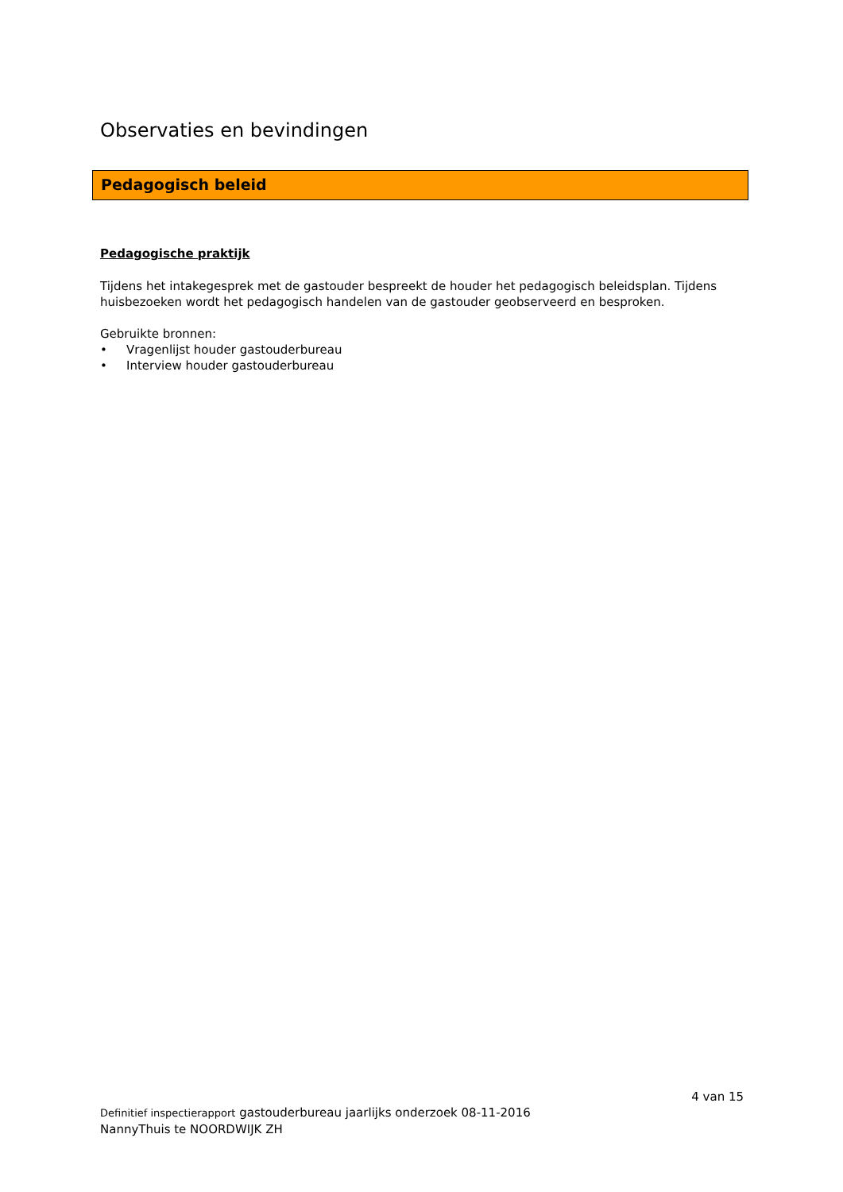Observaties en bevindingen
Pedagogisch beleid
Pedagogische praktijk
Tijdens het intakegesprek met de gastouder bespreekt de houder het pedagogisch beleidsplan. Tijdens huisbezoeken wordt het pedagogisch handelen van de gastouder geobserveerd en besproken.
Gebruikte bronnen:
• Vragenlijst houder gastouderbureau
• Interview houder gastouderbureau
4 van 15
Definitief inspectierapport gastouderbureau jaarlijks onderzoek 08-11-2016
NannyThuis te NOORDWIJK ZH